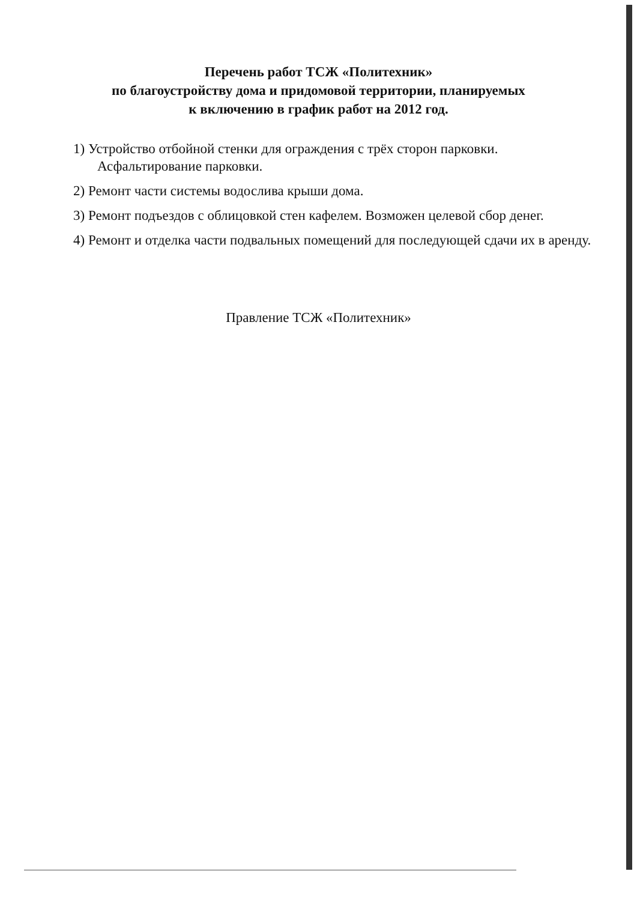Перечень работ ТСЖ «Политехник»
по благоустройству дома и придомовой территории, планируемых
к включению в график работ на 2012 год.
1) Устройство отбойной стенки для ограждения с трёх сторон парковки. Асфальтирование парковки.
2) Ремонт части системы водослива крыши дома.
3) Ремонт подъездов с облицовкой стен кафелем. Возможен целевой сбор денег.
4) Ремонт и отделка части подвальных помещений для последующей сдачи их в аренду.
Правление ТСЖ «Политехник»